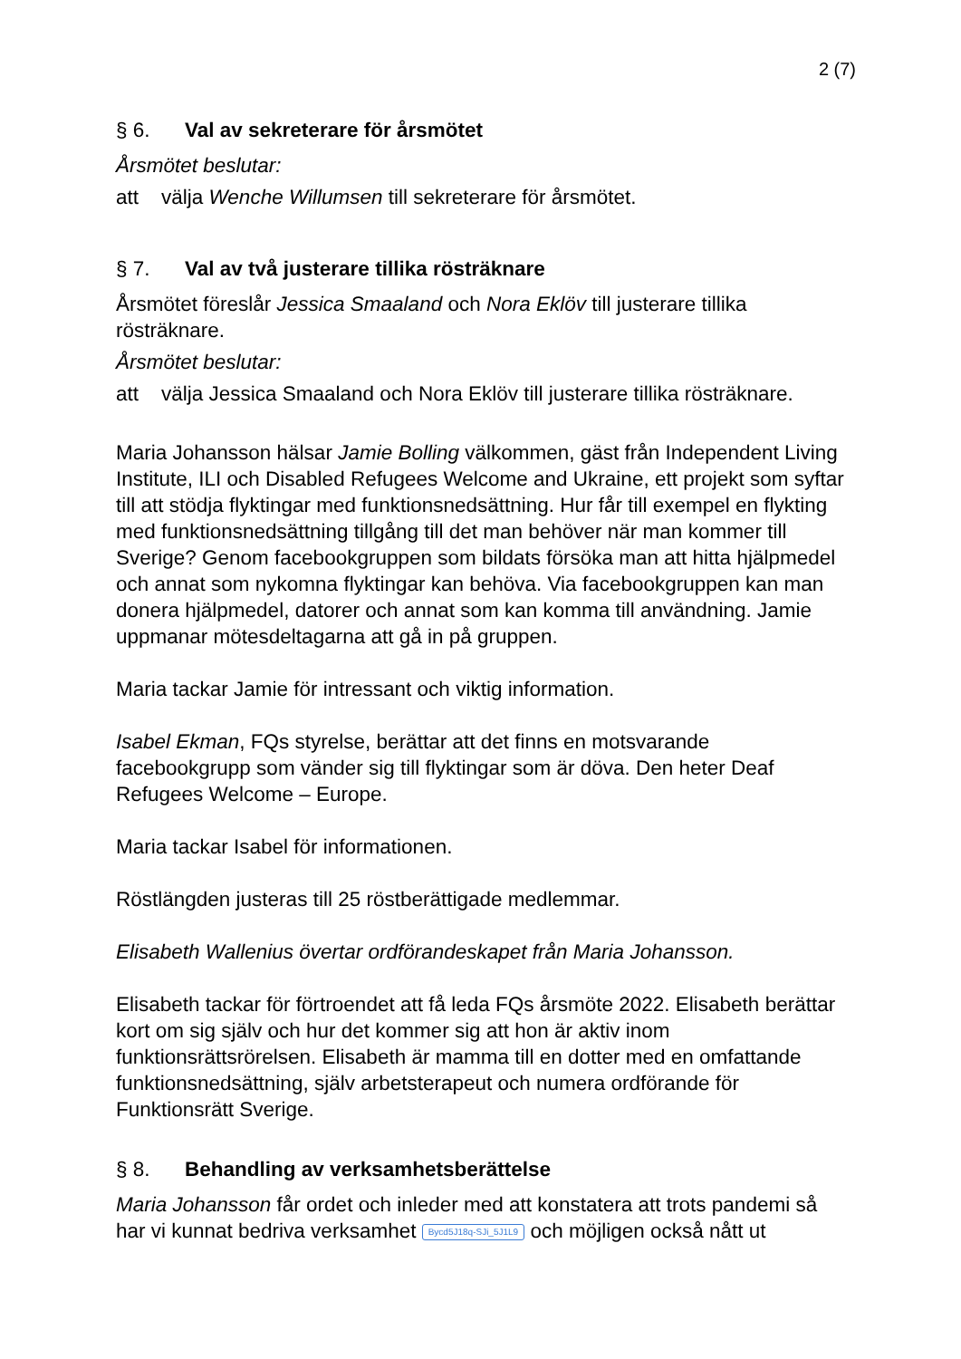2 (7)
§ 6. Val av sekreterare för årsmötet
Årsmötet beslutar:
att välja Wenche Willumsen till sekreterare för årsmötet.
§ 7. Val av två justerare tillika rösträknare
Årsmötet föreslår Jessica Smaaland och Nora Eklöv till justerare tillika rösträknare.
Årsmötet beslutar:
att välja Jessica Smaaland och Nora Eklöv till justerare tillika rösträknare.
Maria Johansson hälsar Jamie Bolling välkommen, gäst från Independent Living Institute, ILI och Disabled Refugees Welcome and Ukraine, ett projekt som syftar till att stödja flyktingar med funktionsnedsättning. Hur får till exempel en flykting med funktionsnedsättning tillgång till det man behöver när man kommer till Sverige? Genom facebookgruppen som bildats försöka man att hitta hjälpmedel och annat som nykomna flyktingar kan behöva. Via facebookgruppen kan man donera hjälpmedel, datorer och annat som kan komma till användning. Jamie uppmanar mötesdeltagarna att gå in på gruppen.
Maria tackar Jamie för intressant och viktig information.
Isabel Ekman, FQs styrelse, berättar att det finns en motsvarande facebookgrupp som vänder sig till flyktingar som är döva. Den heter Deaf Refugees Welcome – Europe.
Maria tackar Isabel för informationen.
Röstlängden justeras till 25 röstberättigade medlemmar.
Elisabeth Wallenius övertar ordförandeskapet från Maria Johansson.
Elisabeth tackar för förtroendet att få leda FQs årsmöte 2022. Elisabeth berättar kort om sig själv och hur det kommer sig att hon är aktiv inom funktionsrättsrörelsen. Elisabeth är mamma till en dotter med en omfattande funktionsnedsättning, själv arbetsterapeut och numera ordförande för Funktionsrätt Sverige.
§ 8. Behandling av verksamhetsberättelse
Maria Johansson får ordet och inleder med att konstatera att trots pandemi så har vi kunnat bedriva verksamhet Bycd5J18q-SJi_5J1L9 och möjligen också nått ut